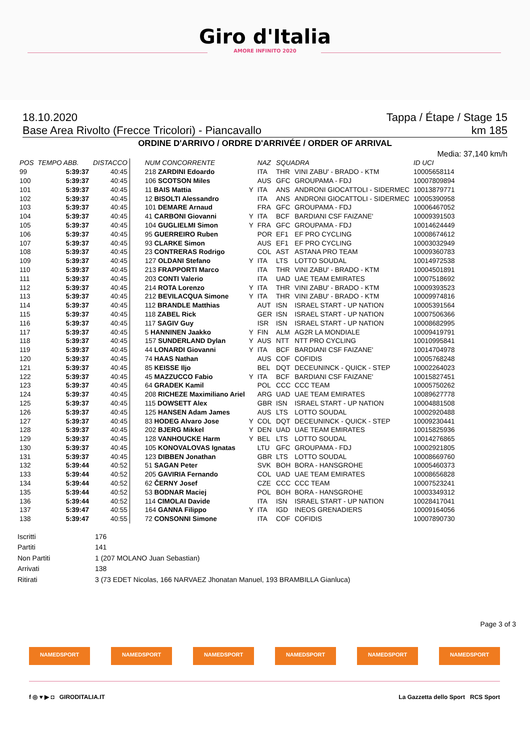Giro d'Italia
AMORE INFINITO 2020
18.10.2020 Tappa / Étape / Stage 15
Base Area Rivolto (Frecce Tricolori) - Piancavallo km 185
ORDINE D'ARRIVO / ORDRE D'ARRIVÉE / ORDER OF ARRIVAL
Media: 37,140 km/h
| POS | TEMPO ABB. | DISTACCO | NUM CONCORRENTE | | NAZ | SQUADRA | | ID UCI |
| --- | --- | --- | --- | --- | --- | --- | --- | --- |
| 99 | 5:39:37 | 40:45 | 218 ZARDINI Edoardo | | ITA | THR | VINI ZABU' - BRADO - KTM | 10005658114 |
| 100 | 5:39:37 | 40:45 | 106 SCOTSON Miles | | AUS | GFC | GROUPAMA - FDJ | 10007809894 |
| 101 | 5:39:37 | 40:45 | 11 BAIS Mattia | Y | ITA | ANS | ANDRONI GIOCATTOLI - SIDERMEC | 10013879771 |
| 102 | 5:39:37 | 40:45 | 12 BISOLTI Alessandro | | ITA | ANS | ANDRONI GIOCATTOLI - SIDERMEC | 10005390958 |
| 103 | 5:39:37 | 40:45 | 101 DEMARE Arnaud | | FRA | GFC | GROUPAMA - FDJ | 10006467052 |
| 104 | 5:39:37 | 40:45 | 41 CARBONI Giovanni | Y | ITA | BCF | BARDIANI CSF FAIZANE' | 10009391503 |
| 105 | 5:39:37 | 40:45 | 104 GUGLIELMI Simon | Y | FRA | GFC | GROUPAMA - FDJ | 10014624449 |
| 106 | 5:39:37 | 40:45 | 95 GUERREIRO Ruben | | POR | EF1 | EF PRO CYCLING | 10008674612 |
| 107 | 5:39:37 | 40:45 | 93 CLARKE Simon | | AUS | EF1 | EF PRO CYCLING | 10003032949 |
| 108 | 5:39:37 | 40:45 | 23 CONTRERAS Rodrigo | | COL | AST | ASTANA PRO TEAM | 10009360783 |
| 109 | 5:39:37 | 40:45 | 127 OLDANI Stefano | Y | ITA | LTS | LOTTO SOUDAL | 10014972538 |
| 110 | 5:39:37 | 40:45 | 213 FRAPPORTI Marco | | ITA | THR | VINI ZABU' - BRADO - KTM | 10004501891 |
| 111 | 5:39:37 | 40:45 | 203 CONTI Valerio | | ITA | UAD | UAE TEAM EMIRATES | 10007518692 |
| 112 | 5:39:37 | 40:45 | 214 ROTA Lorenzo | Y | ITA | THR | VINI ZABU' - BRADO - KTM | 10009393523 |
| 113 | 5:39:37 | 40:45 | 212 BEVILACQUA Simone | Y | ITA | THR | VINI ZABU' - BRADO - KTM | 10009974816 |
| 114 | 5:39:37 | 40:45 | 112 BRANDLE Matthias | | AUT | ISN | ISRAEL START - UP NATION | 10005391564 |
| 115 | 5:39:37 | 40:45 | 118 ZABEL Rick | | GER | ISN | ISRAEL START - UP NATION | 10007506366 |
| 116 | 5:39:37 | 40:45 | 117 SAGIV Guy | | ISR | ISN | ISRAEL START - UP NATION | 10008682995 |
| 117 | 5:39:37 | 40:45 | 5 HANNINEN Jaakko | Y | FIN | ALM | AG2R LA MONDIALE | 10009419791 |
| 118 | 5:39:37 | 40:45 | 157 SUNDERLAND Dylan | Y | AUS | NTT | NTT PRO CYCLING | 10010995841 |
| 119 | 5:39:37 | 40:45 | 44 LONARDI Giovanni | Y | ITA | BCF | BARDIANI CSF FAIZANE' | 10014704978 |
| 120 | 5:39:37 | 40:45 | 74 HAAS Nathan | | AUS | COF | COFIDIS | 10005768248 |
| 121 | 5:39:37 | 40:45 | 85 KEISSE Iljo | | BEL | DQT | DECEUNINCK - QUICK - STEP | 10002264023 |
| 122 | 5:39:37 | 40:45 | 45 MAZZUCCO Fabio | Y | ITA | BCF | BARDIANI CSF FAIZANE' | 10015827451 |
| 123 | 5:39:37 | 40:45 | 64 GRADEK Kamil | | POL | CCC | CCC TEAM | 10005750262 |
| 124 | 5:39:37 | 40:45 | 208 RICHEZE Maximiliano Ariel | | ARG | UAD | UAE TEAM EMIRATES | 10089627778 |
| 125 | 5:39:37 | 40:45 | 115 DOWSETT Alex | | GBR | ISN | ISRAEL START - UP NATION | 10004881508 |
| 126 | 5:39:37 | 40:45 | 125 HANSEN Adam James | | AUS | LTS | LOTTO SOUDAL | 10002920488 |
| 127 | 5:39:37 | 40:45 | 83 HODEG Alvaro Jose | Y | COL | DQT | DECEUNINCK - QUICK - STEP | 10009230441 |
| 128 | 5:39:37 | 40:45 | 202 BJERG Mikkel | Y | DEN | UAD | UAE TEAM EMIRATES | 10015825936 |
| 129 | 5:39:37 | 40:45 | 128 VANHOUCKE Harm | Y | BEL | LTS | LOTTO SOUDAL | 10014276865 |
| 130 | 5:39:37 | 40:45 | 105 KONOVALOVAS Ignatas | | LTU | GFC | GROUPAMA - FDJ | 10002921805 |
| 131 | 5:39:37 | 40:45 | 123 DIBBEN Jonathan | | GBR | LTS | LOTTO SOUDAL | 10008669760 |
| 132 | 5:39:44 | 40:52 | 51 SAGAN Peter | | SVK | BOH | BORA - HANSGROHE | 10005460373 |
| 133 | 5:39:44 | 40:52 | 205 GAVIRIA Fernando | | COL | UAD | UAE TEAM EMIRATES | 10008656828 |
| 134 | 5:39:44 | 40:52 | 62 ČERNY Josef | | CZE | CCC | CCC TEAM | 10007523241 |
| 135 | 5:39:44 | 40:52 | 53 BODNAR Maciej | | POL | BOH | BORA - HANSGROHE | 10003349312 |
| 136 | 5:39:44 | 40:52 | 114 CIMOLAI Davide | | ITA | ISN | ISRAEL START - UP NATION | 10028417041 |
| 137 | 5:39:47 | 40:55 | 164 GANNA Filippo | Y | ITA | IGD | INEOS GRENADIERS | 10009164056 |
| 138 | 5:39:47 | 40:55 | 72 CONSONNI Simone | | ITA | COF | COFIDIS | 10007890730 |
Iscritti 176
Partiti 141
Non Partiti 1 (207 MOLANO Juan Sebastian)
Arrivati 138
Ritirati 3 (73 EDET Nicolas, 166 NARVAEZ Jhonatan Manuel, 193 BRAMBILLA Gianluca)
Page 3 of 3
NAMEDSPORT NAMEDSPORT NAMEDSPORT NAMEDSPORT NAMEDSPORT NAMEDSPORT
f ◎ ♥ ▶ ◘ GIRODITALIA.IT La Gazzetta dello Sport RCS Sport